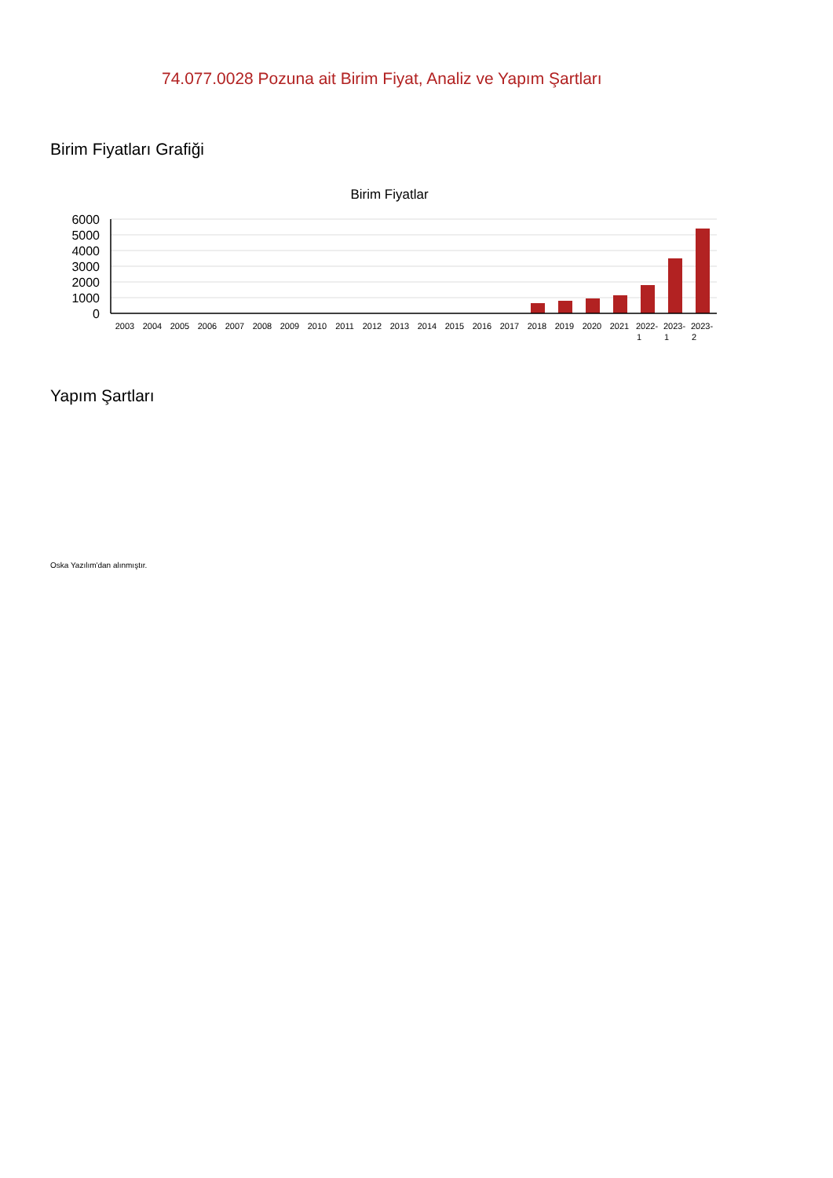74.077.0028 Pozuna ait Birim Fiyat, Analiz ve Yapım Şartları
Birim Fiyatları Grafiği
Birim Fiyatlar
6000
5000
4000
3000
2000
1000
0
2003
2004
2005
2006
2007
2008
2009
2010
2011
2012
2013
2014
2015
2016
2017
2018
2019
2020
2021
2022-
2023-
2023-
1
1
2
Yapım Şartları
Oska Yazılım'dan alınmıştır.